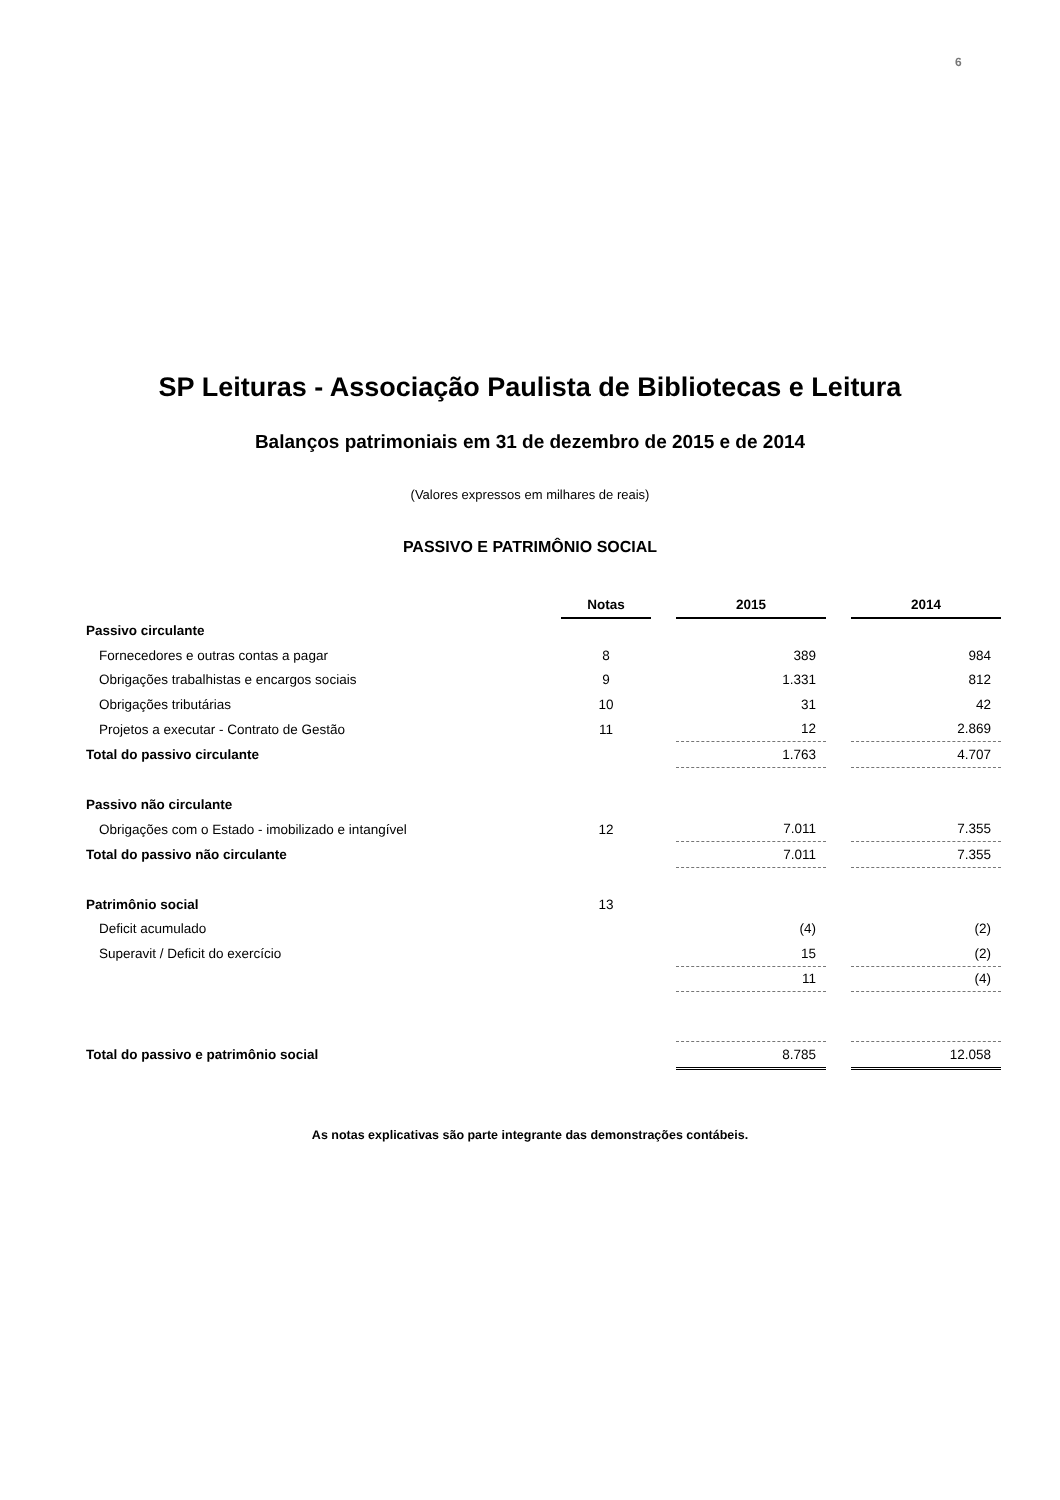6
SP Leituras - Associação Paulista de Bibliotecas e Leitura
Balanços patrimoniais em 31 de dezembro de 2015 e de 2014
(Valores expressos em milhares de reais)
PASSIVO E PATRIMÔNIO SOCIAL
| | Notas | | 2015 | | 2014 |
| Passivo circulante | | | | | |
| Fornecedores e outras contas a pagar | 8 | | 389 | | 984 |
| Obrigações trabalhistas e encargos sociais | 9 | | 1.331 | | 812 |
| Obrigações tributárias | 10 | | 31 | | 42 |
| Projetos a executar - Contrato de Gestão | 11 | | 12 | | 2.869 |
| Total do passivo circulante | | | 1.763 | | 4.707 |
| Passivo não circulante | | | | | |
| Obrigações com o Estado - imobilizado e intangível | 12 | | 7.011 | | 7.355 |
| Total do passivo não circulante | | | 7.011 | | 7.355 |
| Patrimônio social | 13 | | | | |
| Deficit acumulado | | | (4) | | (2) |
| Superavit / Deficit do exercício | | | 15 | | (2) |
| | | | 11 | | (4) |
| Total do passivo e patrimônio social | | | 8.785 | | 12.058 |
As notas explicativas são parte integrante das demonstrações contábeis.